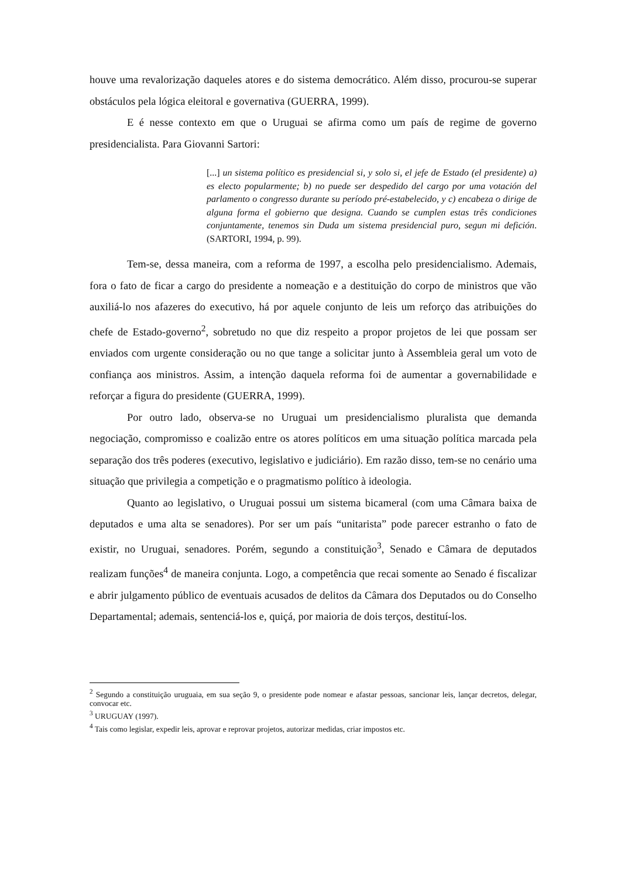houve uma revalorização daqueles atores e do sistema democrático. Além disso, procurou-se superar obstáculos pela lógica eleitoral e governativa (GUERRA, 1999).
E é nesse contexto em que o Uruguai se afirma como um país de regime de governo presidencialista. Para Giovanni Sartori:
[...] un sistema político es presidencial si, y solo si, el jefe de Estado (el presidente) a) es electo popularmente; b) no puede ser despedido del cargo por uma votación del parlamento o congresso durante su período pré-estabelecido, y c) encabeza o dirige de alguna forma el gobierno que designa. Cuando se cumplen estas três condiciones conjuntamente, tenemos sin Duda um sistema presidencial puro, segun mi defición. (SARTORI, 1994, p. 99).
Tem-se, dessa maneira, com a reforma de 1997, a escolha pelo presidencialismo. Ademais, fora o fato de ficar a cargo do presidente a nomeação e a destituição do corpo de ministros que vão auxiliá-lo nos afazeres do executivo, há por aquele conjunto de leis um reforço das atribuições do chefe de Estado-governo<sup>2</sup>, sobretudo no que diz respeito a propor projetos de lei que possam ser enviados com urgente consideração ou no que tange a solicitar junto à Assembleia geral um voto de confiança aos ministros. Assim, a intenção daquela reforma foi de aumentar a governabilidade e reforçar a figura do presidente (GUERRA, 1999).
Por outro lado, observa-se no Uruguai um presidencialismo pluralista que demanda negociação, compromisso e coalizão entre os atores políticos em uma situação política marcada pela separação dos três poderes (executivo, legislativo e judiciário). Em razão disso, tem-se no cenário uma situação que privilegia a competição e o pragmatismo político à ideologia.
Quanto ao legislativo, o Uruguai possui um sistema bicameral (com uma Câmara baixa de deputados e uma alta se senadores). Por ser um país “unitarista” pode parecer estranho o fato de existir, no Uruguai, senadores. Porém, segundo a constituição<sup>3</sup>, Senado e Câmara de deputados realizam funções<sup>4</sup> de maneira conjunta. Logo, a competência que recai somente ao Senado é fiscalizar e abrir julgamento público de eventuais acusados de delitos da Câmara dos Deputados ou do Conselho Departamental; ademais, sentenciá-los e, quiçá, por maioria de dois terços, destituí-los.
<sup>2</sup> Segundo a constituição uruguaia, em sua seção 9, o presidente pode nomear e afastar pessoas, sancionar leis, lançar decretos, delegar, convocar etc.
<sup>3</sup> URUGUAY (1997).
<sup>4</sup> Tais como legislar, expedir leis, aprovar e reprovar projetos, autorizar medidas, criar impostos etc.